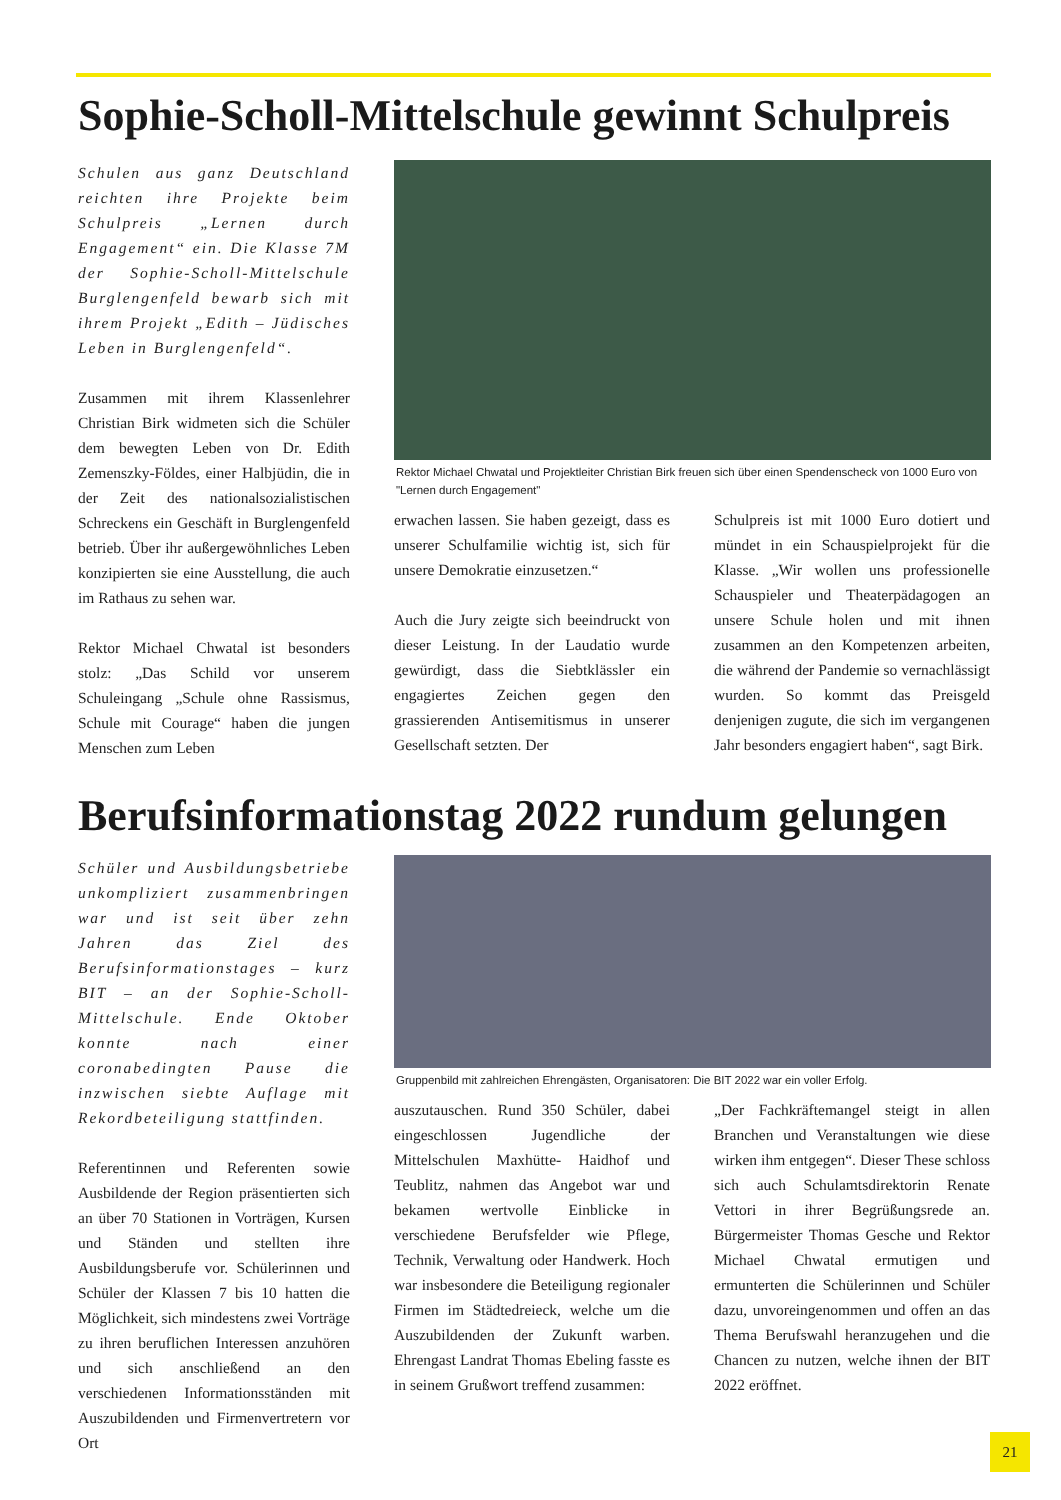Sophie-Scholl-Mittelschule gewinnt Schulpreis
Schulen aus ganz Deutschland reichten ihre Projekte beim Schulpreis „Lernen durch Engagement“ ein. Die Klasse 7M der Sophie-Scholl-Mittelschule Burglengenfeld bewarb sich mit ihrem Projekt „Edith – Jüdisches Leben in Burglengenfeld“.
Zusammen mit ihrem Klassenlehrer Christian Birk widmeten sich die Schüler dem bewegten Leben von Dr. Edith Zemenszky-Földes, einer Halbjüdin, die in der Zeit des nationalsozialistischen Schreckens ein Geschäft in Burglengenfeld betrieb. Über ihr außergewöhnliches Leben konzipierten sie eine Ausstellung, die auch im Rathaus zu sehen war.
Rektor Michael Chwatal ist besonders stolz: „Das Schild vor unserem Schuleingang „Schule ohne Rassismus, Schule mit Courage“ haben die jungen Menschen zum Leben
Rektor Michael Chwatal und Projektleiter Christian Birk freuen sich über einen Spendenscheck von 1000 Euro von "Lernen durch Engagement"
erwachen lassen. Sie haben gezeigt, dass es unserer Schulfamilie wichtig ist, sich für unsere Demokratie einzusetzen.“
Auch die Jury zeigte sich beeindruckt von dieser Leistung. In der Laudatio wurde gewürdigt, dass die Siebtklässler ein engagiertes Zeichen gegen den grassierenden Antisemitismus in unserer Gesellschaft setzten. Der
Schulpreis ist mit 1000 Euro dotiert und mündet in ein Schauspielprojekt für die Klasse. „Wir wollen uns professionelle Schauspieler und Theaterpädagogen an unsere Schule holen und mit ihnen zusammen an den Kompetenzen arbeiten, die während der Pandemie so vernachlässigt wurden. So kommt das Preisgeld denjenigen zugute, die sich im vergangenen Jahr besonders engagiert haben“, sagt Birk.
Berufsinformationstag 2022 rundum gelungen
Schüler und Ausbildungsbetriebe unkompliziert zusammenbringen war und ist seit über zehn Jahren das Ziel des Berufsinformationstages – kurz BIT – an der Sophie-Scholl-Mittelschule. Ende Oktober konnte nach einer coronabedingten Pause die inzwischen siebte Auflage mit Rekordbeteiligung stattfinden.
Referentinnen und Referenten sowie Ausbildende der Region präsentierten sich an über 70 Stationen in Vorträgen, Kursen und Ständen und stellten ihre Ausbildungsberufe vor. Schülerinnen und Schüler der Klassen 7 bis 10 hatten die Möglichkeit, sich mindestens zwei Vorträge zu ihren beruflichen Interessen anzuhören und sich anschließend an den verschiedenen Informationsständen mit Auszubildenden und Firmenvertretern vor Ort
Gruppenbild mit zahlreichen Ehrengästen, Organisatoren: Die BIT 2022 war ein voller Erfolg.
auszutauschen. Rund 350 Schüler, dabei eingeschlossen Jugendliche der Mittelschulen Maxhütte- Haidhof und Teublitz, nahmen das Angebot war und bekamen wertvolle Einblicke in verschiedene Berufsfelder wie Pflege, Technik, Verwaltung oder Handwerk. Hoch war insbesondere die Beteiligung regionaler Firmen im Städtedreieck, welche um die Auszubildenden der Zukunft warben. Ehrengast Landrat Thomas Ebeling fasste es in seinem Grußwort treffend zusammen:
„Der Fachkräftemangel steigt in allen Branchen und Veranstaltungen wie diese wirken ihm entgegen“. Dieser These schloss sich auch Schulamtsdirektorin Renate Vettori in ihrer Begrüßungsrede an. Bürgermeister Thomas Gesche und Rektor Michael Chwatal ermutigen und ermunterten die Schülerinnen und Schüler dazu, unvoreingenommen und offen an das Thema Berufswahl heranzugehen und die Chancen zu nutzen, welche ihnen der BIT 2022 eröffnet.
21